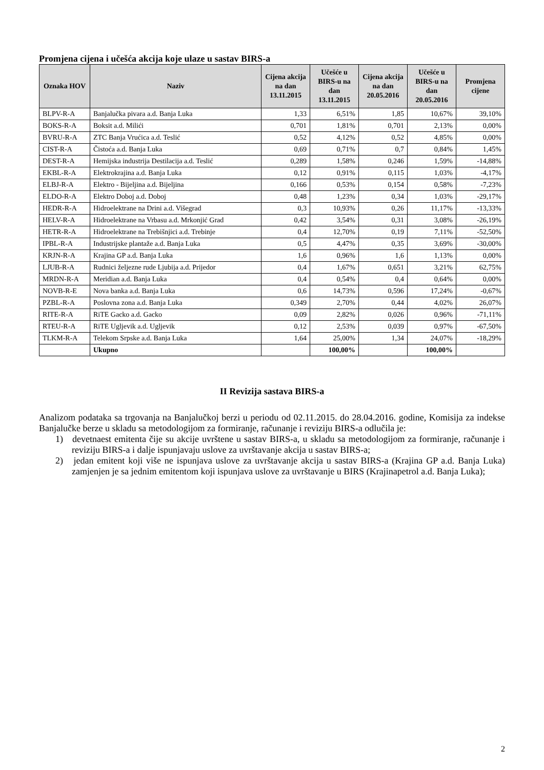Promjena cijena i učešća akcija koje ulaze u sastav BIRS-a
| Oznaka HOV | Naziv | Cijena akcija na dan 13.11.2015 | Učešće u BIRS-u na dan 13.11.2015 | Cijena akcija na dan 20.05.2016 | Učešće u BIRS-u na dan 20.05.2016 | Promjena cijene |
| --- | --- | --- | --- | --- | --- | --- |
| BLPV-R-A | Banjalučka pivara a.d. Banja Luka | 1,33 | 6,51% | 1,85 | 10,67% | 39,10% |
| BOKS-R-A | Boksit a.d. Milići | 0,701 | 1,81% | 0,701 | 2,13% | 0,00% |
| BVRU-R-A | ZTC Banja Vrućica a.d. Teslić | 0,52 | 4,12% | 0,52 | 4,85% | 0,00% |
| CIST-R-A | Čistoća a.d. Banja Luka | 0,69 | 0,71% | 0,7 | 0,84% | 1,45% |
| DEST-R-A | Hemijska industrija Destilacija a.d. Teslić | 0,289 | 1,58% | 0,246 | 1,59% | -14,88% |
| EKBL-R-A | Elektrokrajina a.d. Banja Luka | 0,12 | 0,91% | 0,115 | 1,03% | -4,17% |
| ELBJ-R-A | Elektro - Bijeljina a.d. Bijeljina | 0,166 | 0,53% | 0,154 | 0,58% | -7,23% |
| ELDO-R-A | Elektro Doboj a.d. Doboj | 0,48 | 1,23% | 0,34 | 1,03% | -29,17% |
| HEDR-R-A | Hidroelektrane na Drini a.d. Višegrad | 0,3 | 10,93% | 0,26 | 11,17% | -13,33% |
| HELV-R-A | Hidroelektrane na Vrbasu a.d. Mrkonjić Grad | 0,42 | 3,54% | 0,31 | 3,08% | -26,19% |
| HETR-R-A | Hidroelektrane na Trebišnjici a.d. Trebinje | 0,4 | 12,70% | 0,19 | 7,11% | -52,50% |
| IPBL-R-A | Industrijske plantaže a.d. Banja Luka | 0,5 | 4,47% | 0,35 | 3,69% | -30,00% |
| KRJN-R-A | Krajina GP a.d. Banja Luka | 1,6 | 0,96% | 1,6 | 1,13% | 0,00% |
| LJUB-R-A | Rudnici željezne rude Ljubija a.d. Prijedor | 0,4 | 1,67% | 0,651 | 3,21% | 62,75% |
| MRDN-R-A | Meridian a.d. Banja Luka | 0,4 | 0,54% | 0,4 | 0,64% | 0,00% |
| NOVB-R-E | Nova banka a.d. Banja Luka | 0,6 | 14,73% | 0,596 | 17,24% | -0,67% |
| PZBL-R-A | Poslovna zona a.d. Banja Luka | 0,349 | 2,70% | 0,44 | 4,02% | 26,07% |
| RITE-R-A | RiTE Gacko a.d. Gacko | 0,09 | 2,82% | 0,026 | 0,96% | -71,11% |
| RTEU-R-A | RiTE Ugljevik a.d. Ugljevik | 0,12 | 2,53% | 0,039 | 0,97% | -67,50% |
| TLKM-R-A | Telekom Srpske a.d. Banja Luka | 1,64 | 25,00% | 1,34 | 24,07% | -18,29% |
| | Ukupno | | 100,00% | | 100,00% | |
II Revizija sastava BIRS-a
Analizom podataka sa trgovanja na Banjalučkoj berzi u periodu od 02.11.2015. do 28.04.2016. godine, Komisija za indekse Banjalučke berze u skladu sa metodologijom za formiranje, računanje i reviziju BIRS-a odlučila je:
1) devetnaest emitenta čije su akcije uvrštene u sastav BIRS-a, u skladu sa metodologijom za formiranje, računanje i reviziju BIRS-a i dalje ispunjavaju uslove za uvrštavanje akcija u sastav BIRS-a;
2) jedan emitent koji više ne ispunjava uslove za uvrštavanje akcija u sastav BIRS-a (Krajina GP a.d. Banja Luka) zamjenjen je sa jednim emitentom koji ispunjava uslove za uvrštavanje u BIRS (Krajinapetrol a.d. Banja Luka);
2